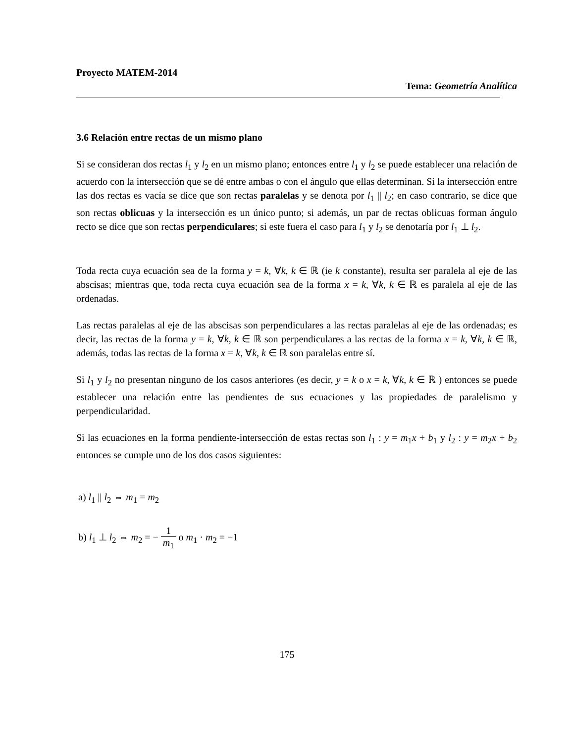Proyecto MATEM-2014
Tema: Geometría Analítica
3.6 Relación entre rectas de un mismo plano
Si se consideran dos rectas l<sub>1</sub> y l<sub>2</sub> en un mismo plano; entonces entre l<sub>1</sub> y l<sub>2</sub> se puede establecer una relación de acuerdo con la intersección que se dé entre ambas o con el ángulo que ellas determinan. Si la intersección entre las dos rectas es vacía se dice que son rectas paralelas y se denota por l<sub>1</sub> || l<sub>2</sub>; en caso contrario, se dice que son rectas oblicuas y la intersección es un único punto; si además, un par de rectas oblicuas forman ángulo recto se dice que son rectas perpendiculares; si este fuera el caso para l<sub>1</sub> y l<sub>2</sub> se denotaría por l<sub>1</sub> ⊥ l<sub>2</sub>.
Toda recta cuya ecuación sea de la forma y = k, ∀k, k ∈ ℝ (ie k constante), resulta ser paralela al eje de las abscisas; mientras que, toda recta cuya ecuación sea de la forma x = k, ∀k, k ∈ ℝ es paralela al eje de las ordenadas.
Las rectas paralelas al eje de las abscisas son perpendiculares a las rectas paralelas al eje de las ordenadas; es decir, las rectas de la forma y = k, ∀k, k ∈ ℝ son perpendiculares a las rectas de la forma x = k, ∀k, k ∈ ℝ, además, todas las rectas de la forma x = k, ∀k, k ∈ ℝ son paralelas entre sí.
Si l<sub>1</sub> y l<sub>2</sub> no presentan ninguno de los casos anteriores (es decir, y = k o x = k, ∀k, k ∈ ℝ ) entonces se puede establecer una relación entre las pendientes de sus ecuaciones y las propiedades de paralelismo y perpendicularidad.
Si las ecuaciones en la forma pendiente-intersección de estas rectas son l<sub>1</sub> : y = m<sub>1</sub>x + b<sub>1</sub> y l<sub>2</sub> : y = m<sub>2</sub>x + b<sub>2</sub> entonces se cumple uno de los dos casos siguientes:
a) l<sub>1</sub> || l<sub>2</sub> ⇔ m<sub>1</sub> = m<sub>2</sub>
b) l<sub>1</sub> ⊥ l<sub>2</sub> ⇔ m<sub>2</sub> = − 1 m<sub>1</sub> o m<sub>1</sub> · m<sub>2</sub> = −1
175